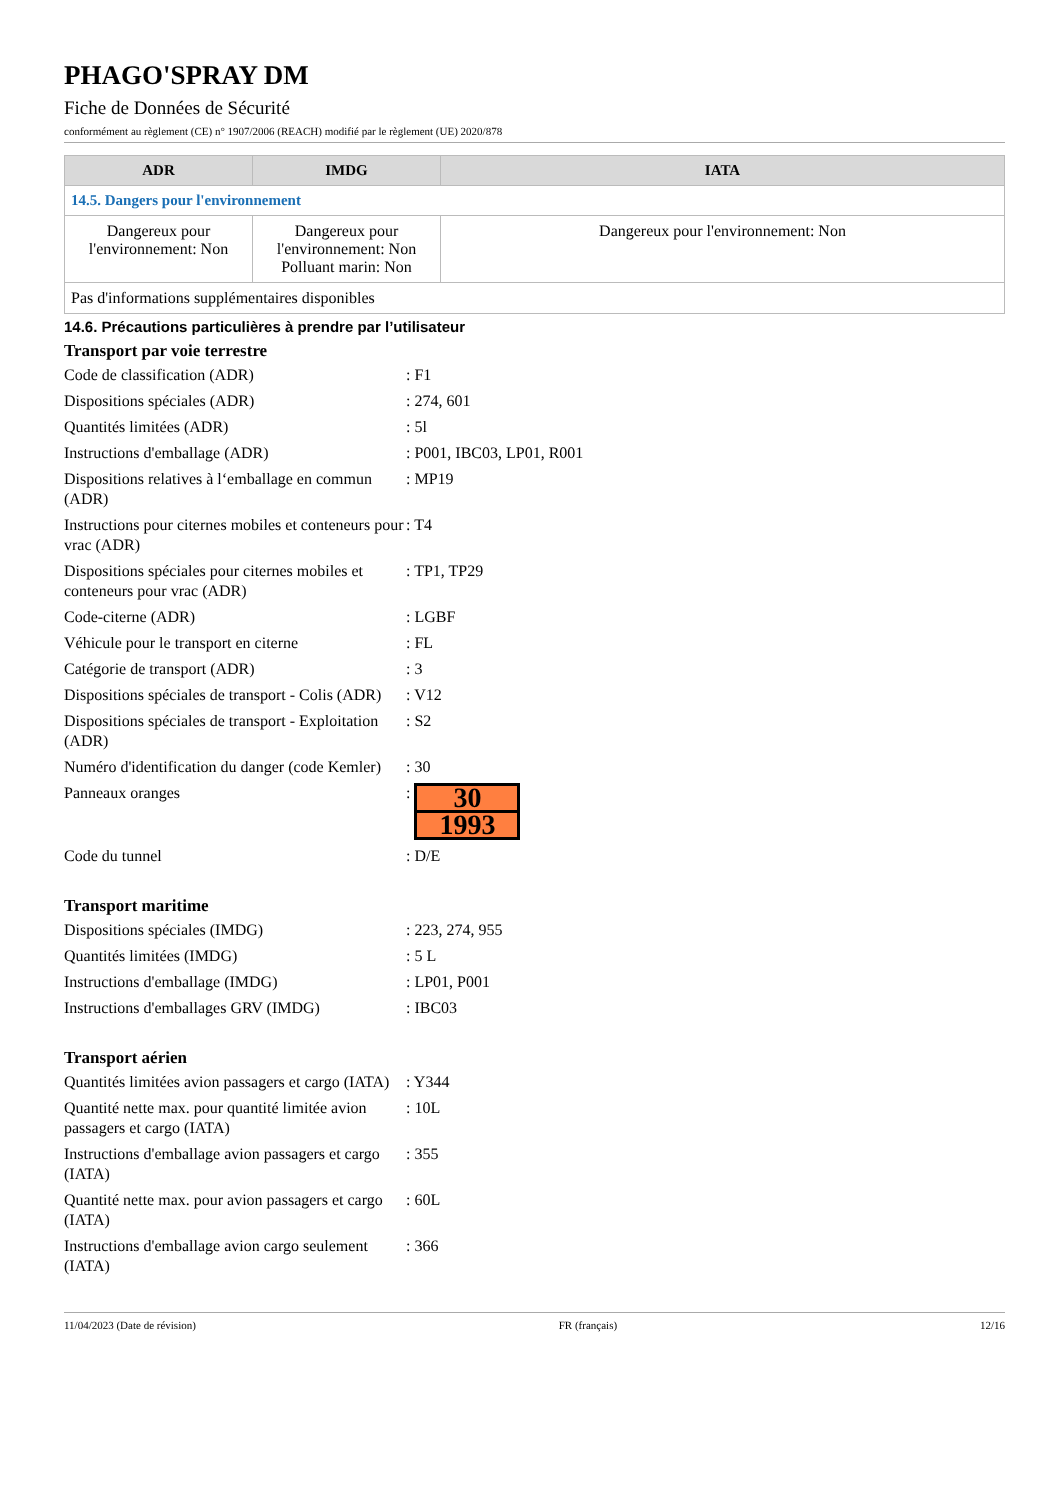PHAGO'SPRAY DM
Fiche de Données de Sécurité
conformément au règlement (CE) n° 1907/2006 (REACH) modifié par le règlement (UE) 2020/878
| ADR | IMDG | IATA |
| --- | --- | --- |
| 14.5. Dangers pour l'environnement | | |
| Dangereux pour l'environnement: Non | Dangereux pour l'environnement: Non Polluant marin: Non | Dangereux pour l'environnement: Non |
| Pas d'informations supplémentaires disponibles | | |
14.6. Précautions particulières à prendre par l’utilisateur
Transport par voie terrestre
Code de classification (ADR) : F1
Dispositions spéciales (ADR) : 274, 601
Quantités limitées (ADR) : 5l
Instructions d'emballage (ADR) : P001, IBC03, LP01, R001
Dispositions relatives à l‘emballage en commun (ADR)
: MP19
Instructions pour citernes mobiles et conteneurs pour vrac (ADR)
: T4
Dispositions spéciales pour citernes mobiles et conteneurs pour vrac (ADR)
: TP1, TP29
Code-citerne (ADR) : LGBF
Véhicule pour le transport en citerne
: FL
Catégorie de transport (ADR) : 3
Dispositions spéciales de transport - Colis (ADR)
: V12
Dispositions spéciales de transport - Exploitation (ADR)
: S2
Numéro d'identification du danger (code Kemler)
: 30
Panneaux oranges :
30
1993
Code du tunnel : D/E
Transport maritime
Dispositions spéciales (IMDG) : 223, 274, 955
Quantités limitées (IMDG) : 5 L
Instructions d'emballage (IMDG) : LP01, P001
Instructions d'emballages GRV (IMDG)
: IBC03
Transport aérien
Quantités limitées avion passagers et cargo (IATA)
: Y344
Quantité nette max. pour quantité limitée avion passagers et cargo (IATA)
: 10L
Instructions d'emballage avion passagers et cargo (IATA)
: 355
Quantité nette max. pour avion passagers et cargo (IATA)
: 60L
Instructions d'emballage avion cargo seulement (IATA)
: 366
11/04/2023 (Date de révision) FR (français) 12/16